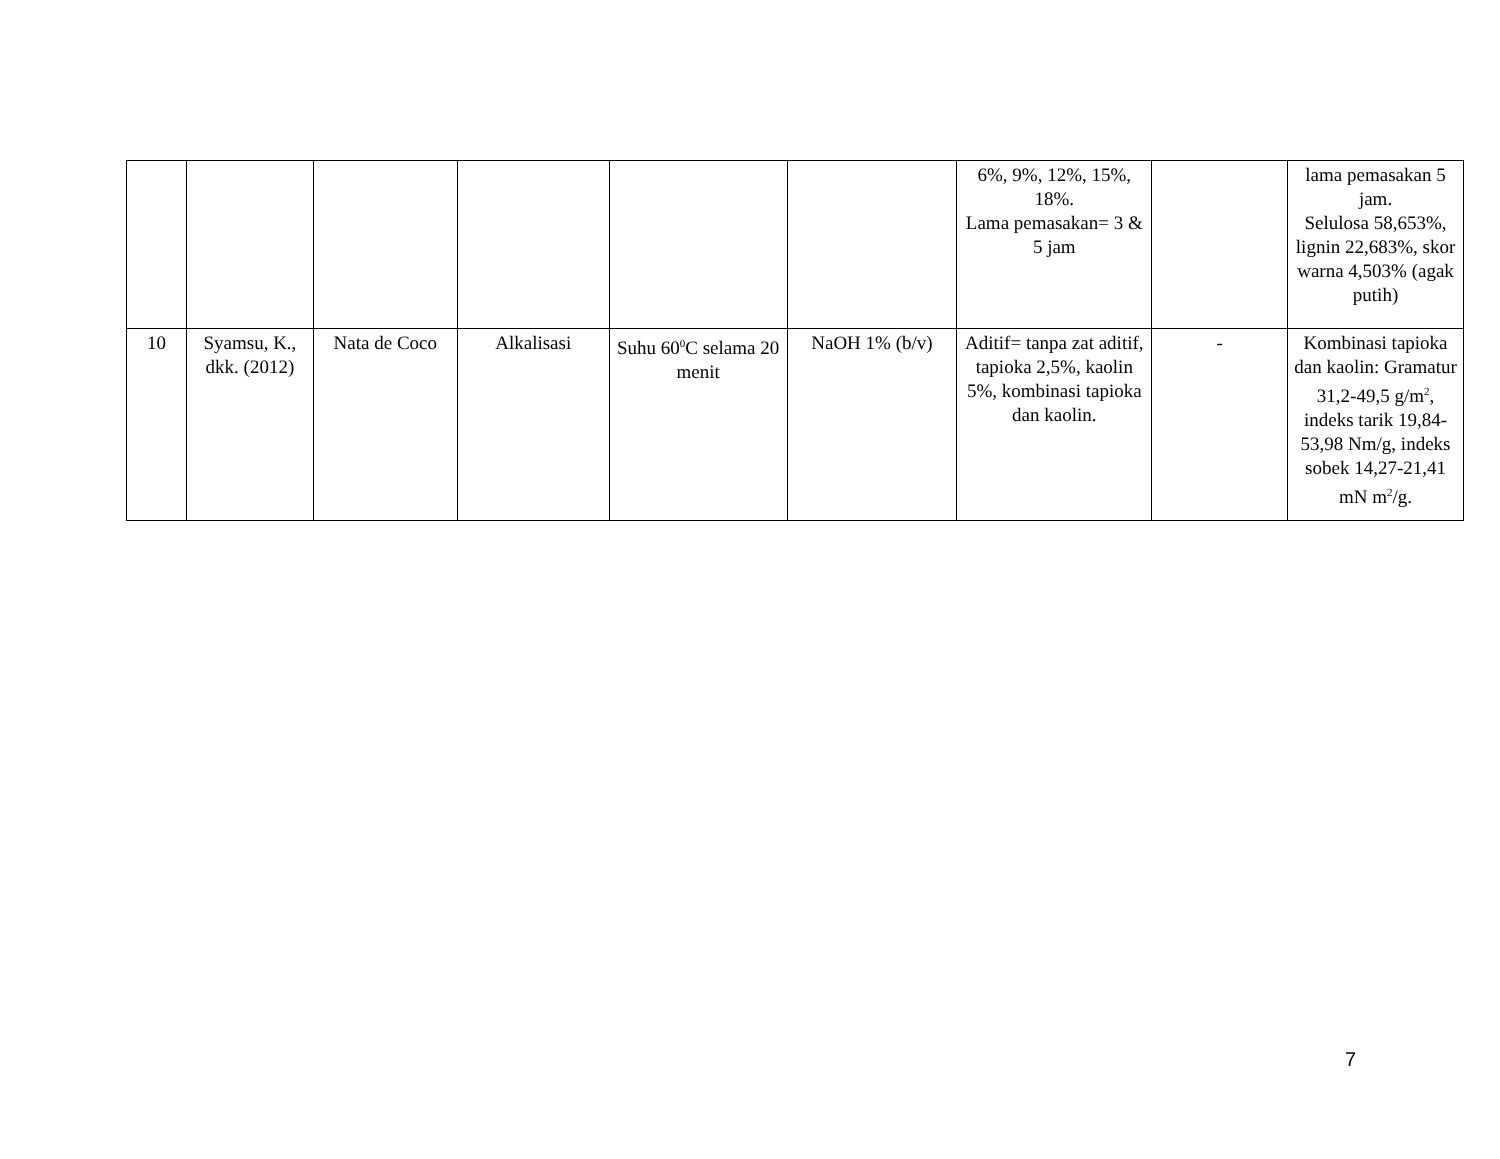| | | | | | | 6%, 9%, 12%, 15%, 18%. Lama pemasakan= 3 & 5 jam | | lama pemasakan 5 jam. Selulosa 58,653%, lignin 22,683%, skor warna 4,503% (agak putih) |
| 10 | Syamsu, K., dkk. (2012) | Nata de Coco | Alkalisasi | Suhu 60<sup>0</sup>C selama 20 menit | NaOH 1% (b/v) | Aditif= tanpa zat aditif, tapioka 2,5%, kaolin 5%, kombinasi tapioka dan kaolin. | - | Kombinasi tapioka dan kaolin: Gramatur 31,2-49,5 g/m<sup>2</sup>, indeks tarik 19,84-53,98 Nm/g, indeks sobek 14,27-21,41 mN m<sup>2</sup>/g. |
7